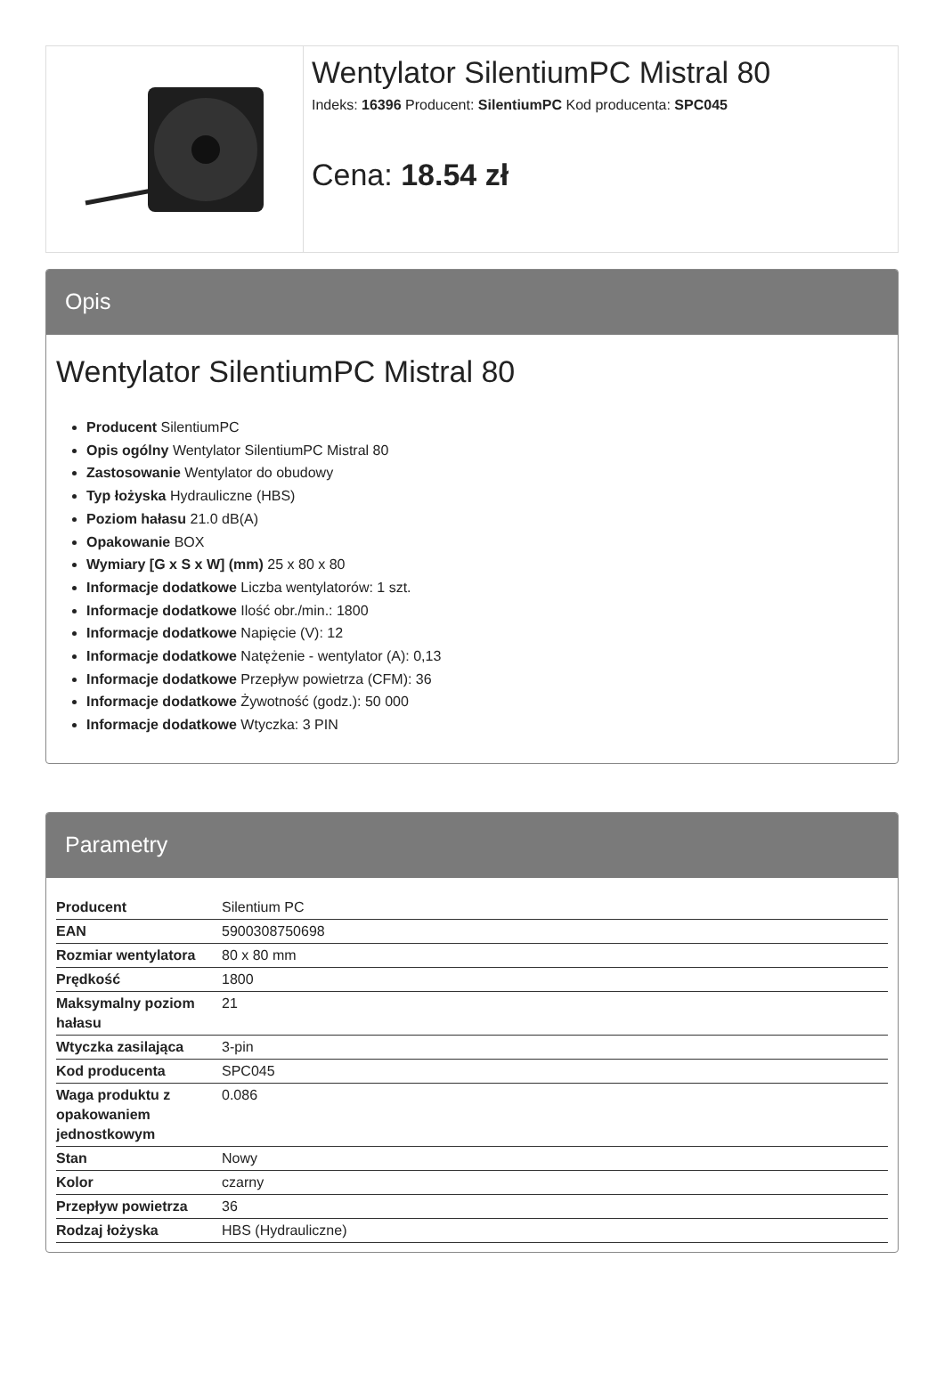Wentylator SilentiumPC Mistral 80
Indeks: 16396 Producent: SilentiumPC Kod producenta: SPC045
Cena: 18.54 zł
Opis
Wentylator SilentiumPC Mistral 80
Producent SilentiumPC
Opis ogólny Wentylator SilentiumPC Mistral 80
Zastosowanie Wentylator do obudowy
Typ łożyska Hydrauliczne (HBS)
Poziom hałasu 21.0 dB(A)
Opakowanie BOX
Wymiary [G x S x W] (mm) 25 x 80 x 80
Informacje dodatkowe Liczba wentylatorów: 1 szt.
Informacje dodatkowe Ilość obr./min.: 1800
Informacje dodatkowe Napięcie (V): 12
Informacje dodatkowe Natężenie - wentylator (A): 0,13
Informacje dodatkowe Przepływ powietrza (CFM): 36
Informacje dodatkowe Żywotność (godz.): 50 000
Informacje dodatkowe Wtyczka: 3 PIN
Parametry
| Producent | Silentium PC |
| EAN | 5900308750698 |
| Rozmiar wentylatora | 80 x 80 mm |
| Prędkość | 1800 |
| Maksymalny poziom hałasu | 21 |
| Wtyczka zasilająca | 3-pin |
| Kod producenta | SPC045 |
| Waga produktu z opakowaniem jednostkowym | 0.086 |
| Stan | Nowy |
| Kolor | czarny |
| Przepływ powietrza | 36 |
| Rodzaj łożyska | HBS (Hydrauliczne) |